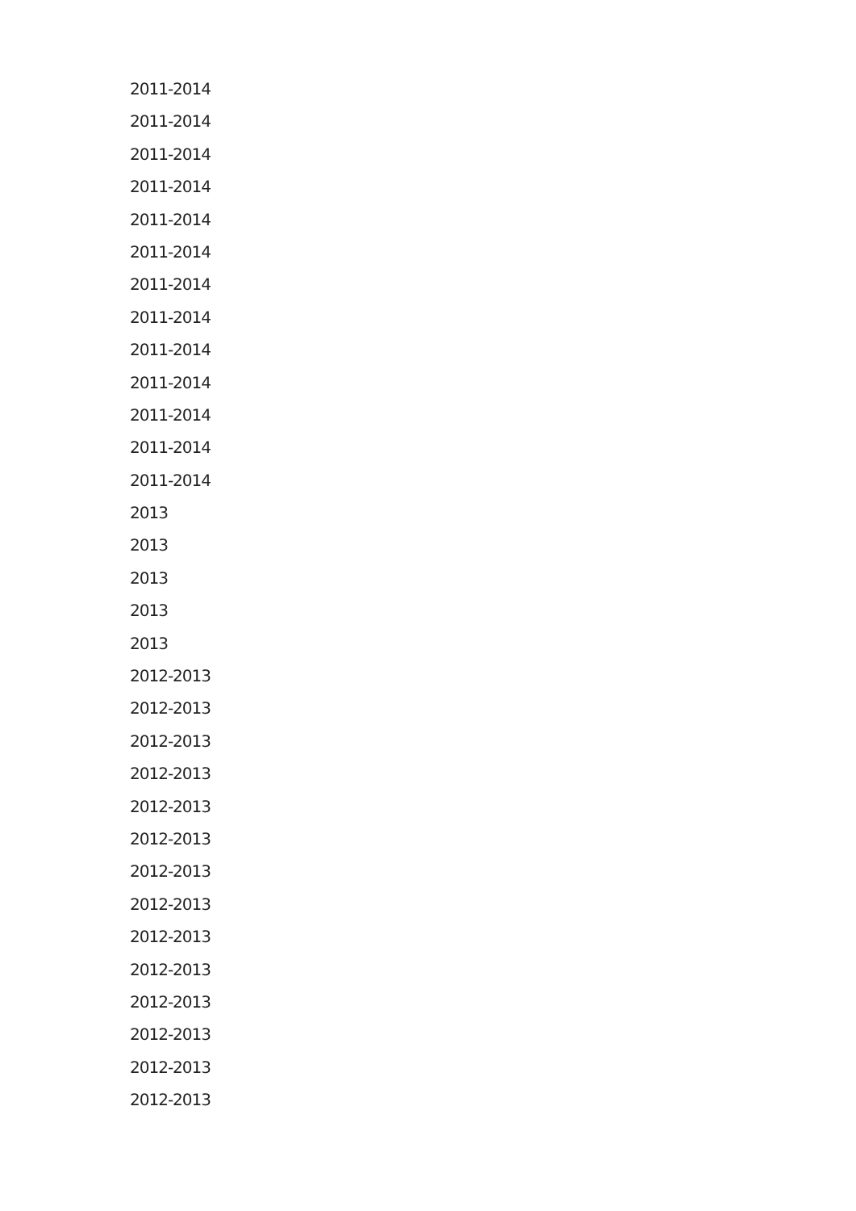2011-2014
2011-2014
2011-2014
2011-2014
2011-2014
2011-2014
2011-2014
2011-2014
2011-2014
2011-2014
2011-2014
2011-2014
2011-2014
2013
2013
2013
2013
2013
2012-2013
2012-2013
2012-2013
2012-2013
2012-2013
2012-2013
2012-2013
2012-2013
2012-2013
2012-2013
2012-2013
2012-2013
2012-2013
2012-2013